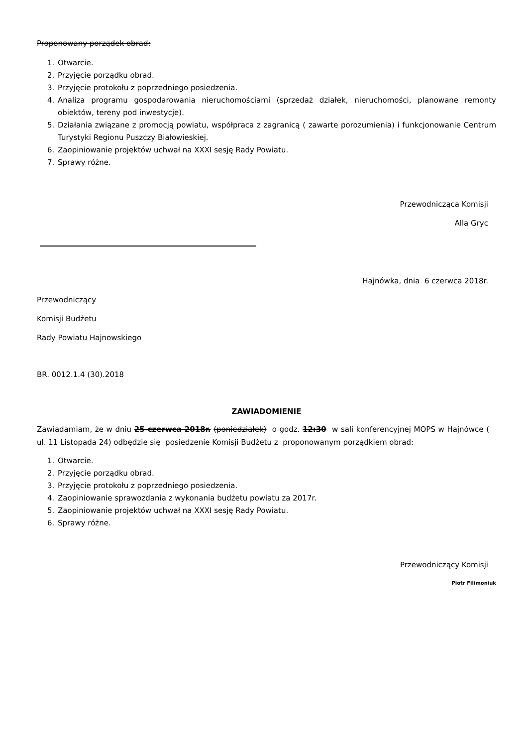Proponowany porządek obrad:
1. Otwarcie.
2. Przyjęcie porządku obrad.
3. Przyjęcie protokołu z poprzedniego posiedzenia.
4. Analiza programu gospodarowania nieruchomościami (sprzedaż działek, nieruchomości, planowane remonty obiektów, tereny pod inwestycje).
5. Działania związane z promocją powiatu, współpraca z zagranicą ( zawarte porozumienia) i funkcjonowanie Centrum Turystyki Regionu Puszczy Białowieskiej.
6. Zaopiniowanie projektów uchwał na XXXI sesję Rady Powiatu.
7. Sprawy różne.
Przewodnicząca Komisji
Alla Gryc
Hajnówka, dnia 6 czerwca 2018r.
Przewodniczący
Komisji Budżetu
Rady Powiatu Hajnowskiego
BR. 0012.1.4 (30).2018
ZAWIADOMIENIE
Zawiadamiam, że w dniu 25 czerwca 2018r. (poniedziałek) o godz. 12:30 w sali konferencyjnej MOPS w Hajnówce ( ul. 11 Listopada 24) odbędzie się posiedzenie Komisji Budżetu z proponowanym porządkiem obrad:
1. Otwarcie.
2. Przyjęcie porządku obrad.
3. Przyjęcie protokołu z poprzedniego posiedzenia.
4. Zaopiniowanie sprawozdania z wykonania budżetu powiatu za 2017r.
5. Zaopiniowanie projektów uchwał na XXXI sesję Rady Powiatu.
6. Sprawy różne.
Przewodniczący Komisji
Piotr Filimoniuk